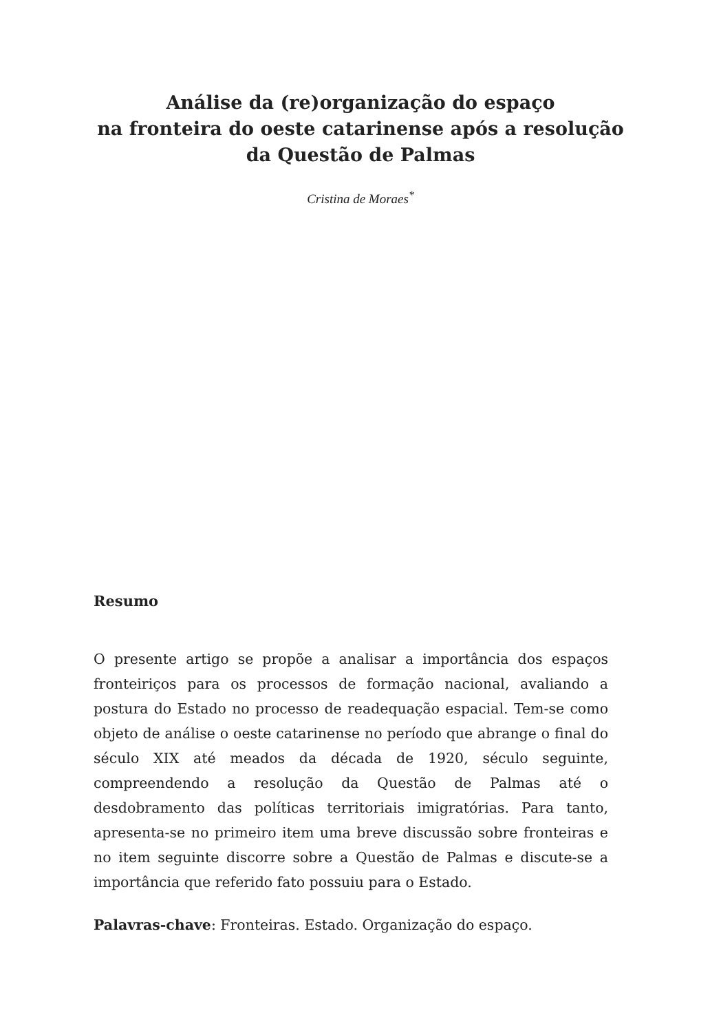Análise da (re)organização do espaço
na fronteira do oeste catarinense após a resolução
da Questão de Palmas
Cristina de Moraes<sup>*</sup>
Resumo
O presente artigo se propõe a analisar a importância dos espaços fronteiriços para os processos de formação nacional, avaliando a postura do Estado no processo de readequação espacial. Tem-se como objeto de análise o oeste catarinense no período que abrange o final do século XIX até meados da década de 1920, século seguinte, compreendendo a resolução da Questão de Palmas até o desdobramento das políticas territoriais imigratórias. Para tanto, apresenta-se no primeiro item uma breve discussão sobre fronteiras e no item seguinte discorre sobre a Questão de Palmas e discute-se a importância que referido fato possuiu para o Estado.
Palavras-chave: Fronteiras. Estado. Organização do espaço.